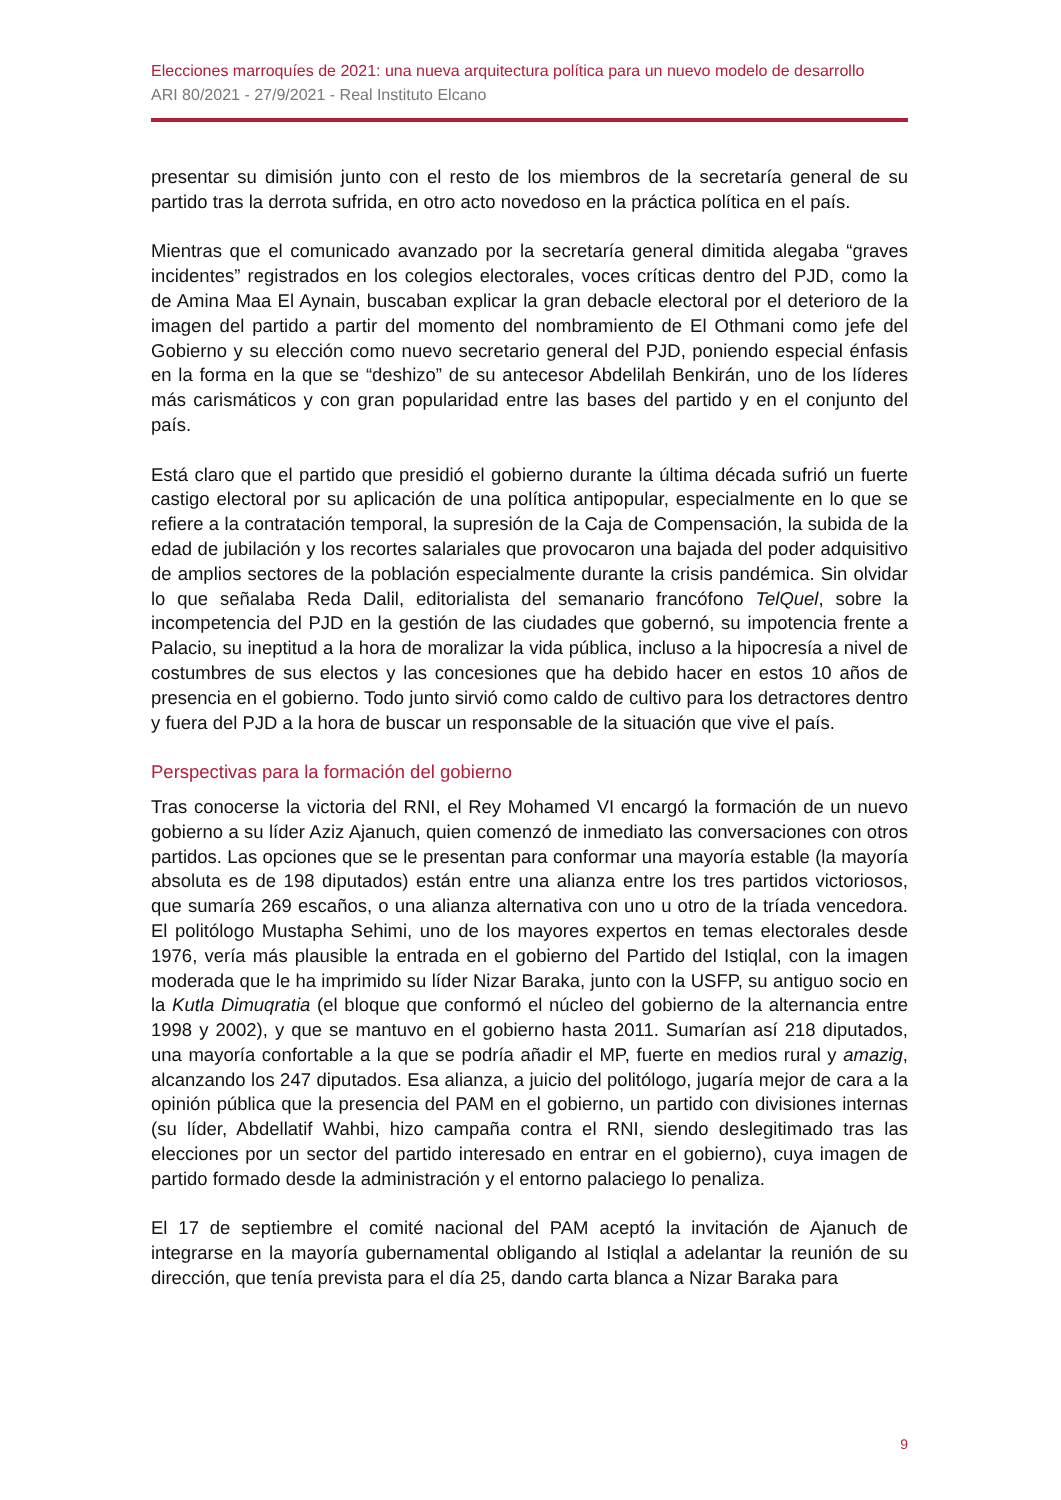Elecciones marroquíes de 2021: una nueva arquitectura política para un nuevo modelo de desarrollo
ARI 80/2021 - 27/9/2021 - Real Instituto Elcano
presentar su dimisión junto con el resto de los miembros de la secretaría general de su partido tras la derrota sufrida, en otro acto novedoso en la práctica política en el país.
Mientras que el comunicado avanzado por la secretaría general dimitida alegaba “graves incidentes” registrados en los colegios electorales, voces críticas dentro del PJD, como la de Amina Maa El Aynain, buscaban explicar la gran debacle electoral por el deterioro de la imagen del partido a partir del momento del nombramiento de El Othmani como jefe del Gobierno y su elección como nuevo secretario general del PJD, poniendo especial énfasis en la forma en la que se “deshizo” de su antecesor Abdelilah Benkirán, uno de los líderes más carismáticos y con gran popularidad entre las bases del partido y en el conjunto del país.
Está claro que el partido que presidió el gobierno durante la última década sufrió un fuerte castigo electoral por su aplicación de una política antipopular, especialmente en lo que se refiere a la contratación temporal, la supresión de la Caja de Compensación, la subida de la edad de jubilación y los recortes salariales que provocaron una bajada del poder adquisitivo de amplios sectores de la población especialmente durante la crisis pandémica. Sin olvidar lo que señalaba Reda Dalil, editorialista del semanario francófono TelQuel, sobre la incompetencia del PJD en la gestión de las ciudades que gobernó, su impotencia frente a Palacio, su ineptitud a la hora de moralizar la vida pública, incluso a la hipocresía a nivel de costumbres de sus electos y las concesiones que ha debido hacer en estos 10 años de presencia en el gobierno. Todo junto sirvió como caldo de cultivo para los detractores dentro y fuera del PJD a la hora de buscar un responsable de la situación que vive el país.
Perspectivas para la formación del gobierno
Tras conocerse la victoria del RNI, el Rey Mohamed VI encargó la formación de un nuevo gobierno a su líder Aziz Ajanuch, quien comenzó de inmediato las conversaciones con otros partidos. Las opciones que se le presentan para conformar una mayoría estable (la mayoría absoluta es de 198 diputados) están entre una alianza entre los tres partidos victoriosos, que sumaría 269 escaños, o una alianza alternativa con uno u otro de la tríada vencedora. El politólogo Mustapha Sehimi, uno de los mayores expertos en temas electorales desde 1976, vería más plausible la entrada en el gobierno del Partido del Istiqlal, con la imagen moderada que le ha imprimido su líder Nizar Baraka, junto con la USFP, su antiguo socio en la Kutla Dimuqratia (el bloque que conformó el núcleo del gobierno de la alternancia entre 1998 y 2002), y que se mantuvo en el gobierno hasta 2011. Sumarían así 218 diputados, una mayoría confortable a la que se podría añadir el MP, fuerte en medios rural y amazig, alcanzando los 247 diputados. Esa alianza, a juicio del politólogo, jugaría mejor de cara a la opinión pública que la presencia del PAM en el gobierno, un partido con divisiones internas (su líder, Abdellatif Wahbi, hizo campaña contra el RNI, siendo deslegitimado tras las elecciones por un sector del partido interesado en entrar en el gobierno), cuya imagen de partido formado desde la administración y el entorno palaciego lo penaliza.
El 17 de septiembre el comité nacional del PAM aceptó la invitación de Ajanuch de integrarse en la mayoría gubernamental obligando al Istiqlal a adelantar la reunión de su dirección, que tenía prevista para el día 25, dando carta blanca a Nizar Baraka para
9